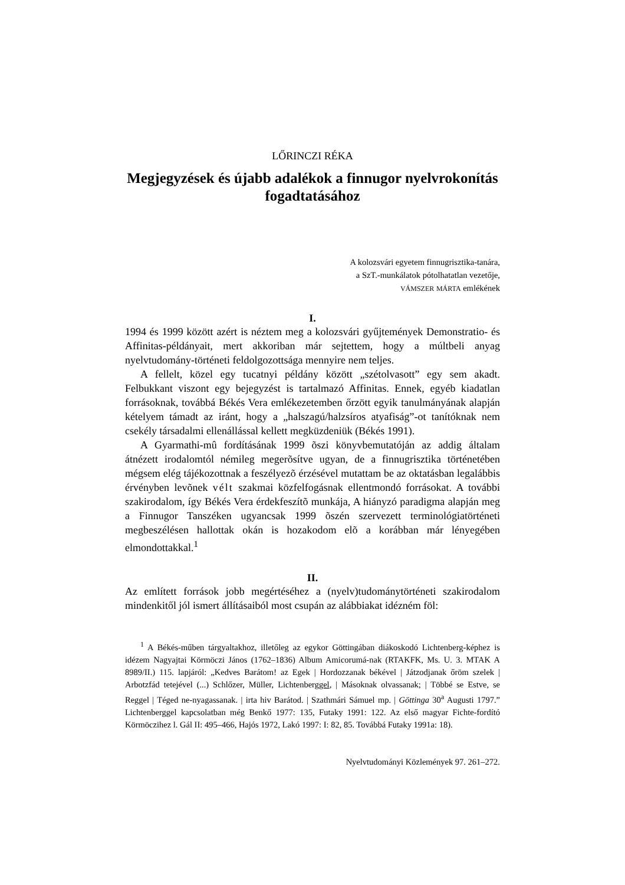LŐRINCZI RÉKA
Megjegyzések és újabb adalékok a finnugor nyelvrokonítás fogadtatásához
A kolozsvári egyetem finnugrisztika-tanára,
a SzT.-munkálatok pótolhatatlan vezetője,
VÁMSZER MÁRTA emlékének
I.
1994 és 1999 között azért is néztem meg a kolozsvári gyűjtemények Demonstratio- és Affinitas-példányait, mert akkoriban már sejtettem, hogy a múltbeli anyag nyelvtudomány-történeti feldolgozottsága mennyire nem teljes.
A fellelt, közel egy tucatnyi példány között „szétolvasott” egy sem akadt. Felbukkant viszont egy bejegyzést is tartalmazó Affinitas. Ennek, egyéb kiadatlan forrásoknak, továbbá Békés Vera emlékezetemben őrzött egyik tanulmányának alapján kételyem támadt az iránt, hogy a „halszagú/halzsíros atyafiság”-ot tanítóknak nem csekély társadalmi ellenállással kellett megküzdeniük (Békés 1991).
A Gyarmathi-mû fordításának 1999 õszi könyvbemutatóján az addig általam átnézett irodalomtól némileg megerõsítve ugyan, de a finnugrisztika történetében mégsem elég tájékozottnak a feszélyezõ érzésével mutattam be az oktatásban legalábbis érvényben levõnek vélt szakmai közfelfogásnak ellentmondó forrásokat. A további szakirodalom, így Békés Vera érdekfeszítõ munkája, A hiányzó paradigma alapján meg a Finnugor Tanszéken ugyancsak 1999 õszén szervezett terminológiatörténeti megbeszélésen hallottak okán is hozakodom elõ a korábban már lényegében elmondottakkal.<sup>1</sup>
II.
Az említett források jobb megértéséhez a (nyelv)tudománytörténeti szakirodalom mindenkitől jól ismert állításaiból most csupán az alábbiakat idézném föl:
<sup>1</sup> A Békés-műben tárgyaltakhoz, illetőleg az egykor Göttingában diákoskodó Lichtenberg-képhez is idézem Nagyajtai Körmöczi János (1762–1836) Album Amicorumá-nak (RTAKFK, Ms. U. 3. MTAK A 8989/II.) 115. lapjáról: „Kedves Barátom! az Egek | Hordozzanak békével | Játzodjanak őröm szelek | Arbotzfád tetejével (...) Schlőzer, Müller, Lichtenberggel, | Másoknak olvassanak; | Többé se Estve, se Reggel | Téged ne-nyagassanak. | irta hiv Barátod. | Szathmári Sámuel mp. | Göttinga 30<sup>a</sup> Augusti 1797.” Lichtenberggel kapcsolatban még Benkő 1977: 135, Futaky 1991: 122. Az első magyar Fichte-fordító Körmöczihez l. Gál II: 495–466, Hajós 1972, Lakó 1997: I: 82, 85. Továbbá Futaky 1991a: 18).
Nyelvtudományi Közlemények 97. 261–272.